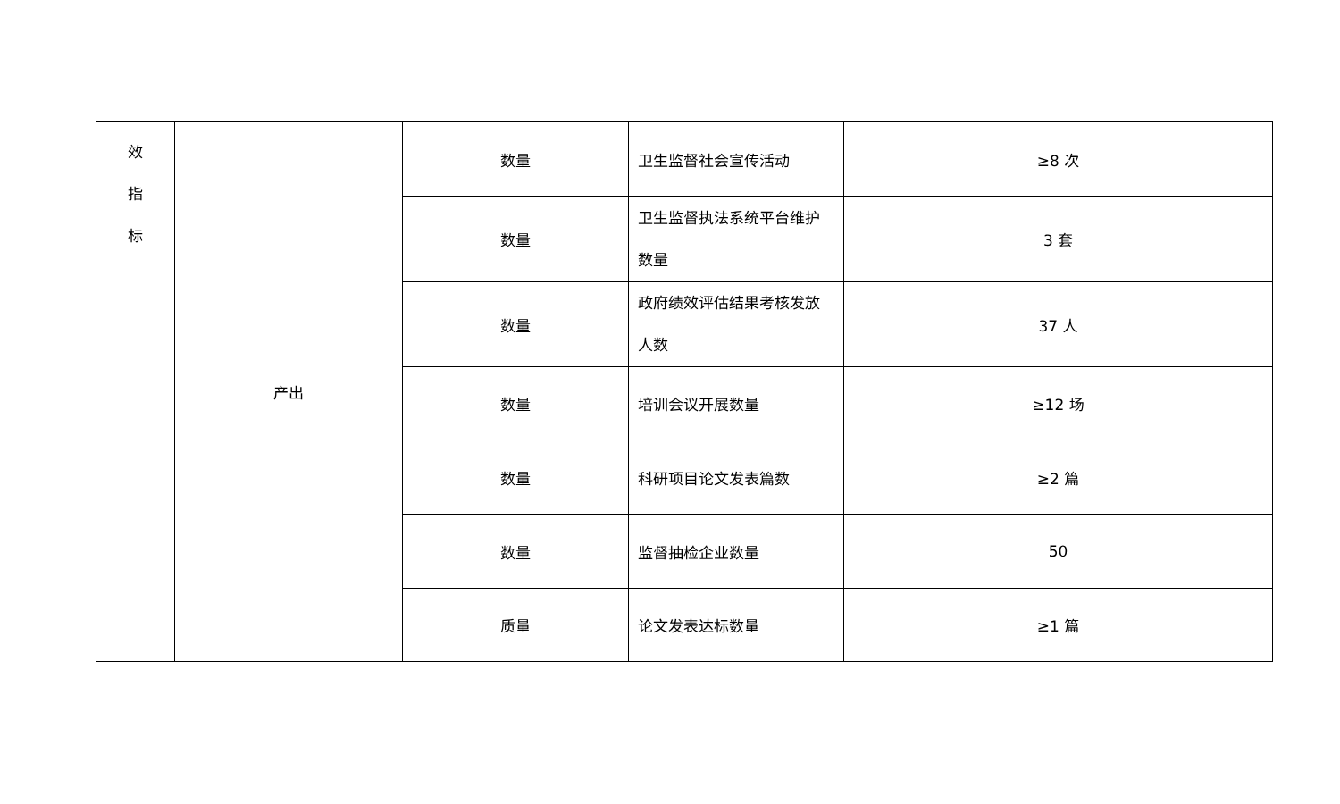| 效 指 标 | 产出 | 数量 | 卫生监督社会宣传活动 | ≥8 次 |
| | | 数量 | 卫生监督执法系统平台维护数量 | 3 套 |
| | | 数量 | 政府绩效评估结果考核发放人数 | 37 人 |
| | | 数量 | 培训会议开展数量 | ≥12 场 |
| | | 数量 | 科研项目论文发表篇数 | ≥2 篇 |
| | | 数量 | 监督抽检企业数量 | 50 |
| | | 质量 | 论文发表达标数量 | ≥1 篇 |